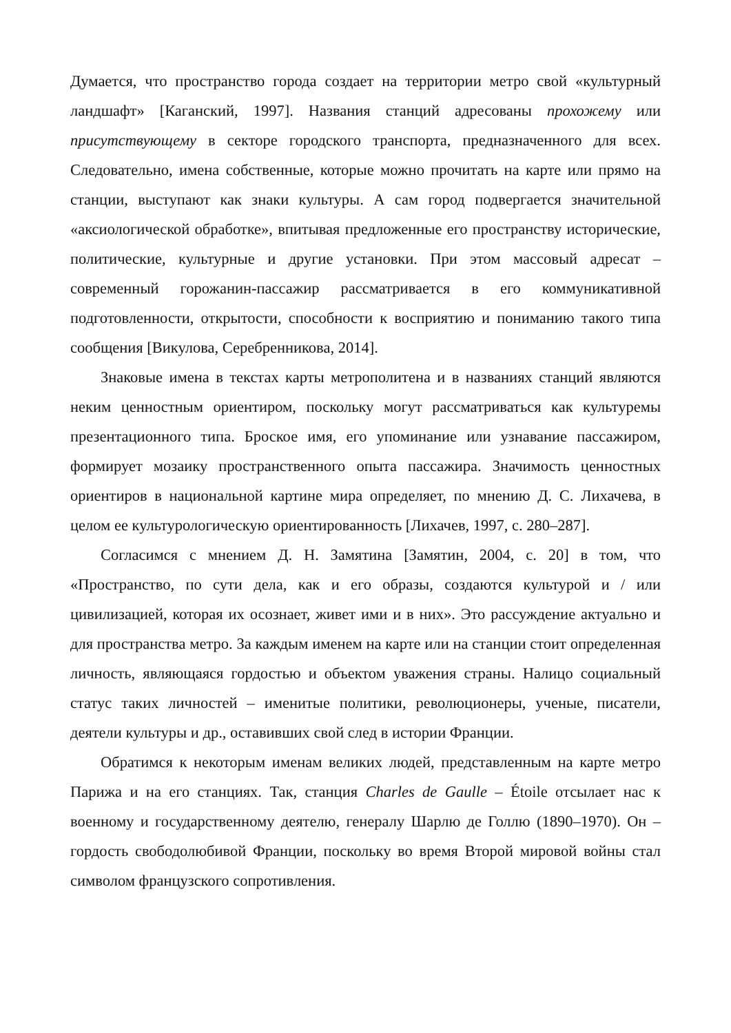Думается, что пространство города создает на территории метро свой «культурный ландшафт» [Каганский, 1997]. Названия станций адресованы прохожему или присутствующему в секторе городского транспорта, предназначенного для всех. Следовательно, имена собственные, которые можно прочитать на карте или прямо на станции, выступают как знаки культуры. А сам город подвергается значительной «аксиологической обработке», впитывая предложенные его пространству исторические, политические, культурные и другие установки. При этом массовый адресат – современный горожанин-пассажир рассматривается в его коммуникативной подготовленности, открытости, способности к восприятию и пониманию такого типа сообщения [Викулова, Серебренникова, 2014].
Знаковые имена в текстах карты метрополитена и в названиях станций являются неким ценностным ориентиром, поскольку могут рассматриваться как культуремы презентационного типа. Броское имя, его упоминание или узнавание пассажиром, формирует мозаику пространственного опыта пассажира. Значимость ценностных ориентиров в национальной картине мира определяет, по мнению Д. С. Лихачева, в целом ее культурологическую ориентированность [Лихачев, 1997, с. 280–287].
Согласимся с мнением Д. Н. Замятина [Замятин, 2004, с. 20] в том, что «Пространство, по сути дела, как и его образы, создаются культурой и / или цивилизацией, которая их осознает, живет ими и в них». Это рассуждение актуально и для пространства метро. За каждым именем на карте или на станции стоит определенная личность, являющаяся гордостью и объектом уважения страны. Налицо социальный статус таких личностей – именитые политики, революционеры, ученые, писатели, деятели культуры и др., оставивших свой след в истории Франции.
Обратимся к некоторым именам великих людей, представленным на карте метро Парижа и на его станциях. Так, станция Charles de Gaulle – Étoile отсылает нас к военному и государственному деятелю, генералу Шарлю де Голлю (1890–1970). Он – гордость свободолюбивой Франции, поскольку во время Второй мировой войны стал символом французского сопротивления.